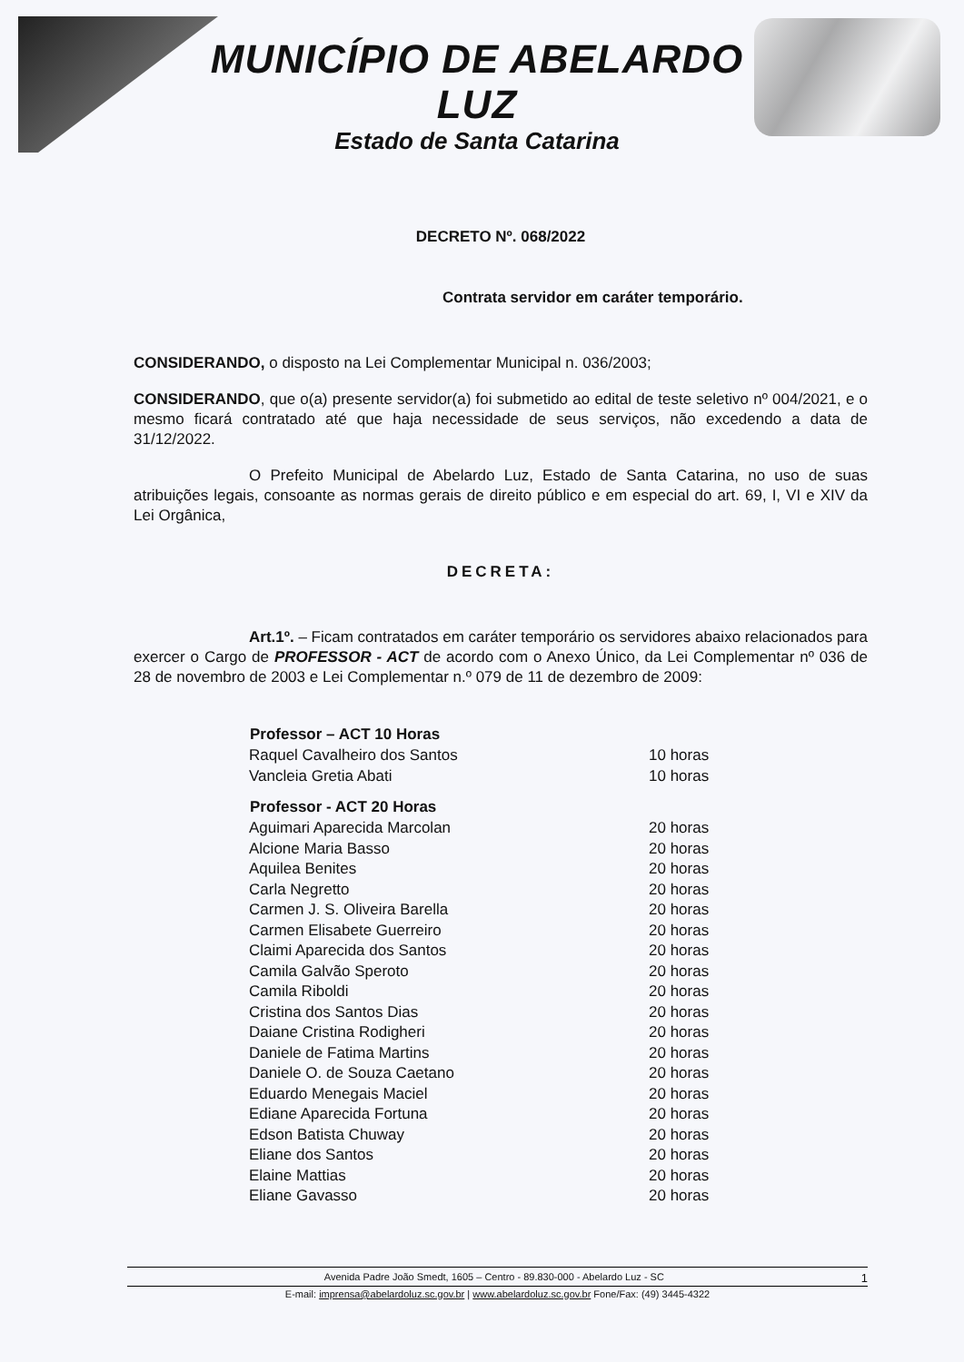MUNICÍPIO DE ABELARDO LUZ
Estado de Santa Catarina
DECRETO Nº. 068/2022
Contrata servidor em caráter temporário.
CONSIDERANDO, o disposto na Lei Complementar Municipal n. 036/2003;
CONSIDERANDO, que o(a) presente servidor(a) foi submetido ao edital de teste seletivo nº 004/2021, e o mesmo ficará contratado até que haja necessidade de seus serviços, não excedendo a data de 31/12/2022.
O Prefeito Municipal de Abelardo Luz, Estado de Santa Catarina, no uso de suas atribuições legais, consoante as normas gerais de direito público e em especial do art. 69, I, VI e XIV da Lei Orgânica,
DECRETA:
Art.1º. – Ficam contratados em caráter temporário os servidores abaixo relacionados para exercer o Cargo de PROFESSOR - ACT de acordo com o Anexo Único, da Lei Complementar nº 036 de 28 de novembro de 2003 e Lei Complementar n.º 079 de 11 de dezembro de 2009:
| Professor – ACT 10 Horas | |
| --- | --- |
| Raquel Cavalheiro dos Santos | 10 horas |
| Vancleia Gretia Abati | 10 horas |
| Professor - ACT 20 Horas | |
| Aguimari Aparecida Marcolan | 20 horas |
| Alcione Maria Basso | 20 horas |
| Aquilea Benites | 20 horas |
| Carla Negretto | 20 horas |
| Carmen J. S. Oliveira Barella | 20 horas |
| Carmen Elisabete Guerreiro | 20 horas |
| Claimi Aparecida dos Santos | 20 horas |
| Camila Galvão Speroto | 20 horas |
| Camila Riboldi | 20 horas |
| Cristina dos Santos Dias | 20 horas |
| Daiane Cristina Rodigheri | 20 horas |
| Daniele de Fatima Martins | 20 horas |
| Daniele O. de Souza Caetano | 20 horas |
| Eduardo Menegais Maciel | 20 horas |
| Ediane Aparecida Fortuna | 20 horas |
| Edson Batista Chuway | 20 horas |
| Eliane dos Santos | 20 horas |
| Elaine Mattias | 20 horas |
| Eliane Gavasso | 20 horas |
Avenida Padre João Smedt, 1605 – Centro - 89.830-000 - Abelardo Luz - SC 1
E-mail: imprensa@abelardoluz.sc.gov.br | www.abelardoluz.sc.gov.br Fone/Fax: (49) 3445-4322